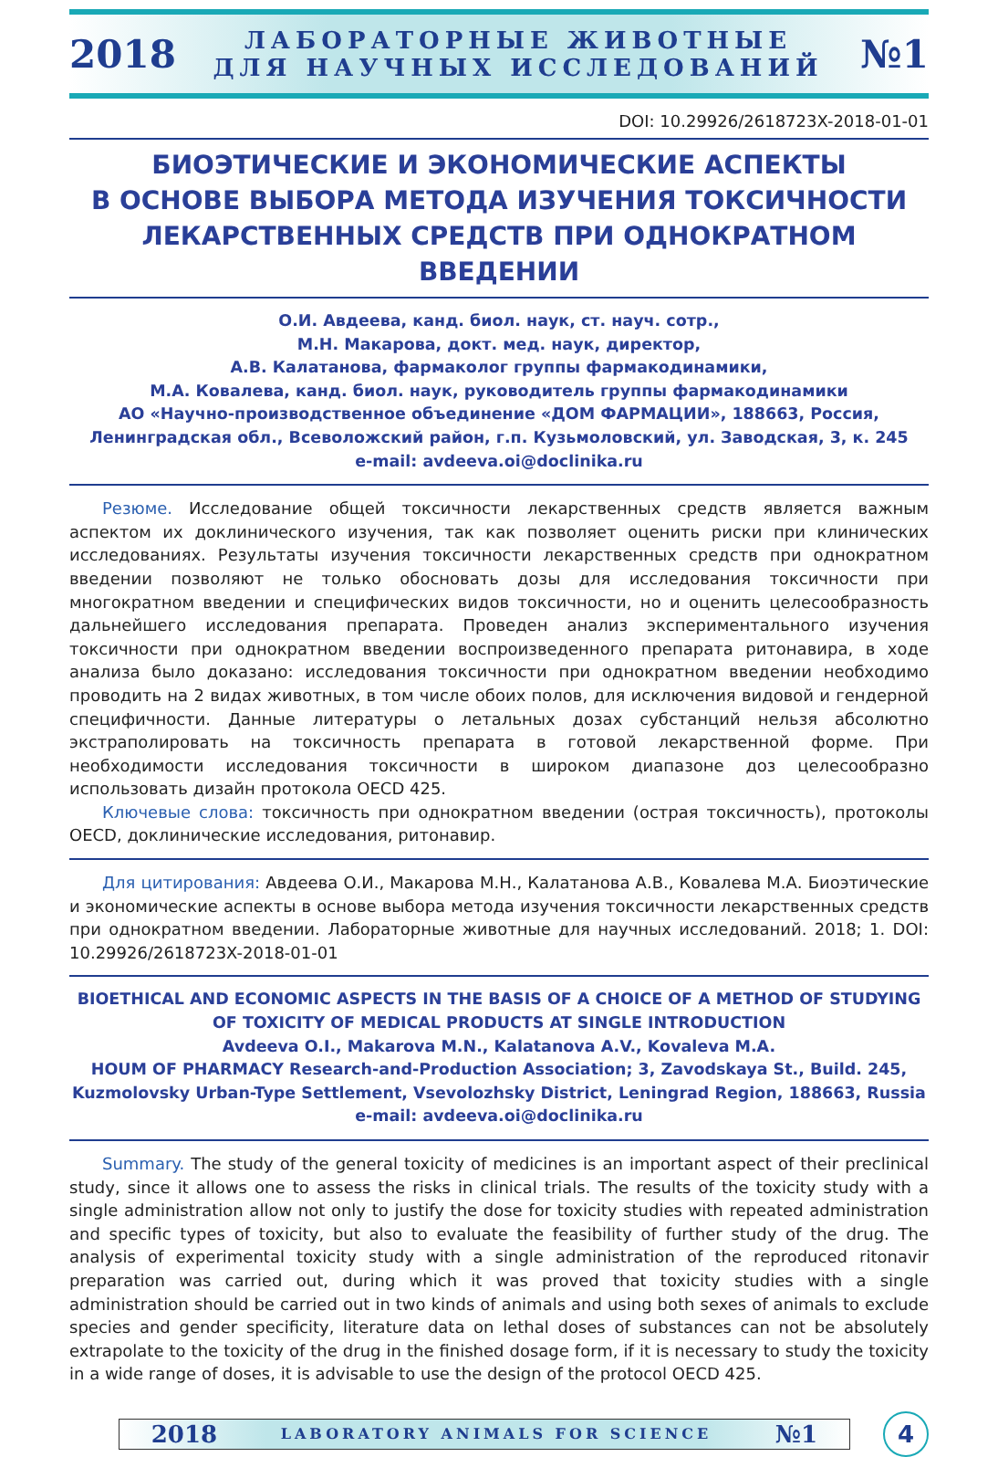2018 ЛАБОРАТОРНЫЕ ЖИВОТНЫЕ
ДЛЯ НАУЧНЫХ ИССЛЕДОВАНИЙ №1
DOI: 10.29926/2618723X-2018-01-01
БИОЭТИЧЕСКИЕ И ЭКОНОМИЧЕСКИЕ АСПЕКТЫ
В ОСНОВЕ ВЫБОРА МЕТОДА ИЗУЧЕНИЯ ТОКСИЧНОСТИ
ЛЕКАРСТВЕННЫХ СРЕДСТВ ПРИ ОДНОКРАТНОМ ВВЕДЕНИИ
О.И. Авдеева, канд. биол. наук, ст. науч. сотр.,
М.Н. Макарова, докт. мед. наук, директор,
А.В. Калатанова, фармаколог группы фармакодинамики,
М.А. Ковалева, канд. биол. наук, руководитель группы фармакодинамики
АО «Научно-производственное объединение «ДОМ ФАРМАЦИИ», 188663, Россия,
Ленинградская обл., Всеволожский район, г.п. Кузьмоловский, ул. Заводская, 3, к. 245
e-mail: avdeeva.oi@doclinika.ru
Резюме. Исследование общей токсичности лекарственных средств является важным аспектом их доклинического изучения, так как позволяет оценить риски при клинических исследованиях. Результаты изучения токсичности лекарственных средств при однократном введении позволяют не только обосновать дозы для исследования токсичности при многократном введении и специфических видов токсичности, но и оценить целесообразность дальнейшего исследования препарата. Проведен анализ экспериментального изучения токсичности при однократном введении воспроизведенного препарата ритонавира, в ходе анализа было доказано: исследования токсичности при однократном введении необходимо проводить на 2 видах животных, в том числе обоих полов, для исключения видовой и гендерной специфичности. Данные литературы о летальных дозах субстанций нельзя абсолютно экстраполировать на токсичность препарата в готовой лекарственной форме. При необходимости исследования токсичности в широком диапазоне доз целесообразно использовать дизайн протокола OECD 425.
Ключевые слова: токсичность при однократном введении (острая токсичность), протоколы OECD, доклинические исследования, ритонавир.
Для цитирования: Авдеева О.И., Макарова М.Н., Калатанова А.В., Ковалева М.А. Биоэтические и экономические аспекты в основе выбора метода изучения токсичности лекарственных средств при однократном введении. Лабораторные животные для научных исследований. 2018; 1. DOI: 10.29926/2618723X-2018-01-01
BIOETHICAL AND ECONOMIC ASPECTS IN THE BASIS OF A CHOICE OF A METHOD OF STUDYING
OF TOXICITY OF MEDICAL PRODUCTS AT SINGLE INTRODUCTION
Avdeeva O.I., Makarova M.N., Kalatanova A.V., Kovaleva M.A.
HOUM OF PHARMACY Research-and-Production Association; 3, Zavodskaya St., Build. 245,
Kuzmolovsky Urban-Type Settlement, Vsevolozhsky District, Leningrad Region, 188663, Russia
e-mail: avdeeva.oi@doclinika.ru
Summary. The study of the general toxicity of medicines is an important aspect of their preclinical study, since it allows one to assess the risks in clinical trials. The results of the toxicity study with a single administration allow not only to justify the dose for toxicity studies with repeated administration and specific types of toxicity, but also to evaluate the feasibility of further study of the drug. The analysis of experimental toxicity study with a single administration of the reproduced ritonavir preparation was carried out, during which it was proved that toxicity studies with a single administration should be carried out in two kinds of animals and using both sexes of animals to exclude species and gender specificity, literature data on lethal doses of substances can not be absolutely extrapolate to the toxicity of the drug in the finished dosage form, if it is necessary to study the toxicity in a wide range of doses, it is advisable to use the design of the protocol OECD 425.
2018 LABORATORY ANIMALS FOR SCIENCE №1
4